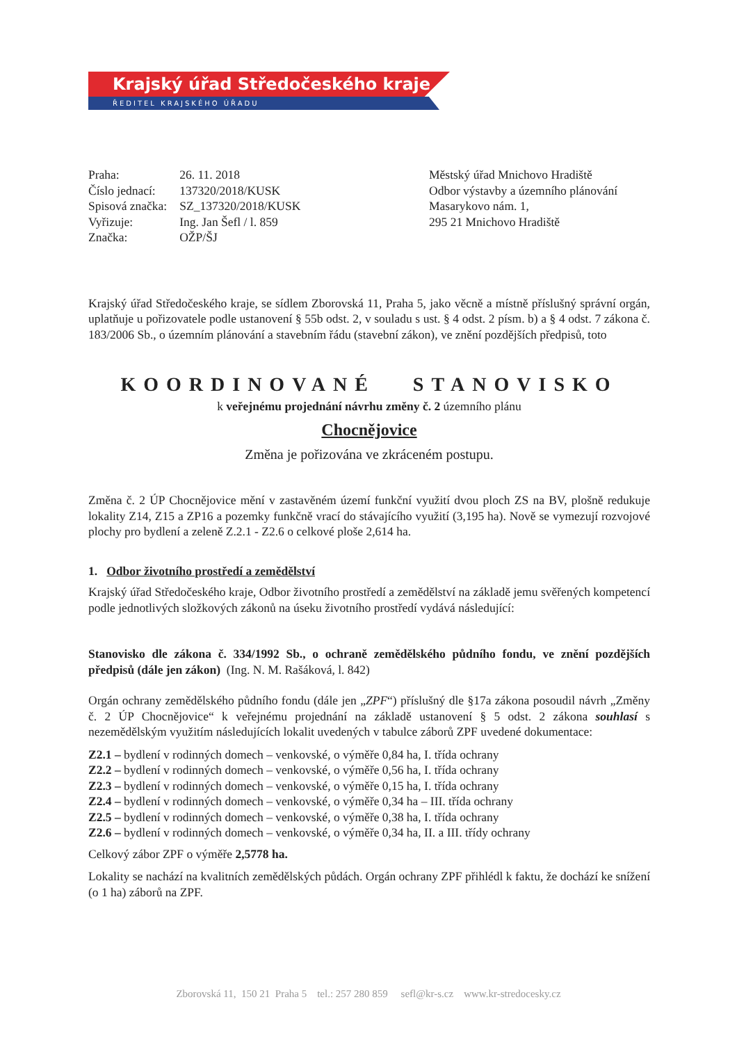Krajský úřad Středočeského kraje
ŘEDITEL KRAJSKÉHO ÚŘADU
| Praha: | 26. 11. 2018 |
| Číslo jednací: | 137320/2018/KUSK |
| Spisová značka: | SZ_137320/2018/KUSK |
| Vyřizuje: | Ing. Jan Šefl / l. 859 |
| Značka: | OŽP/ŠJ |
Městský úřad Mnichovo Hradiště
Odbor výstavby a územního plánování
Masarykovo nám. 1,
295 21 Mnichovo Hradiště
Krajský úřad Středočeského kraje, se sídlem Zborovská 11, Praha 5, jako věcně a místně příslušný správní orgán, uplatňuje u pořizovatele podle ustanovení § 55b odst. 2, v souladu s ust. § 4 odst. 2 písm. b) a § 4 odst. 7 zákona č. 183/2006 Sb., o územním plánování a stavebním řádu (stavební zákon), ve znění pozdějších předpisů, toto
KOORDINOVANÉ STANOVISKO
k veřejnému projednání návrhu změny č. 2 územního plánu
Chocnějovice
Změna je pořizována ve zkráceném postupu.
Změna č. 2 ÚP Chocnějovice mění v zastavěném území funkční využití dvou ploch ZS na BV, plošně redukuje lokality Z14, Z15 a ZP16 a pozemky funkčně vrací do stávajícího využití (3,195 ha). Nově se vymezují rozvojové plochy pro bydlení a zeleně Z.2.1 - Z2.6 o celkové ploše 2,614 ha.
1. Odbor životního prostředí a zemědělství
Krajský úřad Středočeského kraje, Odbor životního prostředí a zemědělství na základě jemu svěřených kompetencí podle jednotlivých složkových zákonů na úseku životního prostředí vydává následující:
Stanovisko dle zákona č. 334/1992 Sb., o ochraně zemědělského půdního fondu, ve znění pozdějších předpisů (dále jen zákon) (Ing. N. M. Rašáková, l. 842)
Orgán ochrany zemědělského půdního fondu (dále jen „ZPF“) příslušný dle §17a zákona posoudil návrh „Změny č. 2 ÚP Chocnějovice“ k veřejnému projednání na základě ustanovení § 5 odst. 2 zákona souhlasí s nezemědělským využitím následujících lokalit uvedených v tabulce záborů ZPF uvedené dokumentace:
Z2.1 – bydlení v rodinných domech – venkovské, o výměře 0,84 ha, I. třída ochrany
Z2.2 – bydlení v rodinných domech – venkovské, o výměře 0,56 ha, I. třída ochrany
Z2.3 – bydlení v rodinných domech – venkovské, o výměře 0,15 ha, I. třída ochrany
Z2.4 – bydlení v rodinných domech – venkovské, o výměře 0,34 ha – III. třída ochrany
Z2.5 – bydlení v rodinných domech – venkovské, o výměře 0,38 ha, I. třída ochrany
Z2.6 – bydlení v rodinných domech – venkovské, o výměře 0,34 ha, II. a III. třídy ochrany
Celkový zábor ZPF o výměře 2,5778 ha.
Lokality se nachází na kvalitních zemědělských půdách. Orgán ochrany ZPF přihlédl k faktu, že dochází ke snížení (o 1 ha) záborů na ZPF.
Zborovská 11, 150 21 Praha 5 tel.: 257 280 859 sefl@kr-s.cz www.kr-stredocesky.cz